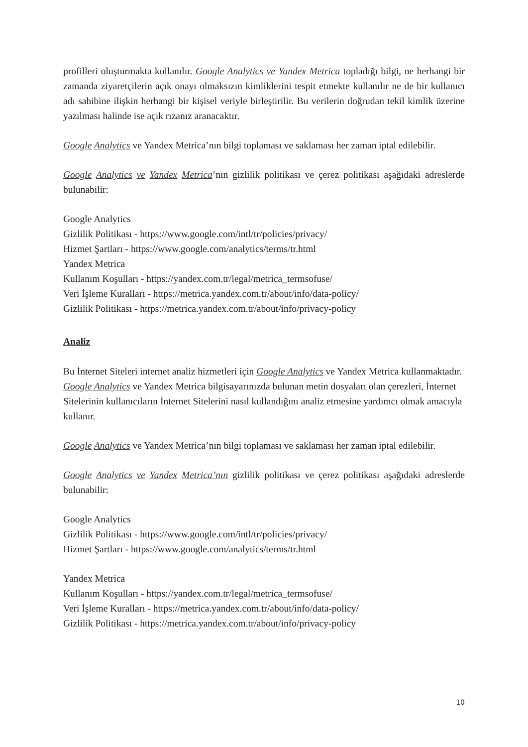profilleri oluşturmakta kullanılır. Google Analytics ve Yandex Metrica topladığı bilgi, ne herhangi bir zamanda ziyaretçilerin açık onayı olmaksızın kimliklerini tespit etmekte kullanılır ne de bir kullanıcı adı sahibine ilişkin herhangi bir kişisel veriyle birleştirilir. Bu verilerin doğrudan tekil kimlik üzerine yazılması halinde ise açık rızanız aranacaktır.
Google Analytics ve Yandex Metrica’nın bilgi toplaması ve saklaması her zaman iptal edilebilir.
Google Analytics ve Yandex Metrica’nın gizlilik politikası ve çerez politikası aşağıdaki adreslerde bulunabilir:
Google Analytics
Gizlilik Politikası - https://www.google.com/intl/tr/policies/privacy/
Hizmet Şartları - https://www.google.com/analytics/terms/tr.html
Yandex Metrica
Kullanım Koşulları - https://yandex.com.tr/legal/metrica_termsofuse/
Veri İşleme Kuralları - https://metrica.yandex.com.tr/about/info/data-policy/
Gizlilik Politikası - https://metrica.yandex.com.tr/about/info/privacy-policy
Analiz
Bu İnternet Siteleri internet analiz hizmetleri için Google Analytics ve Yandex Metrica kullanmaktadır. Google Analytics ve Yandex Metrica bilgisayarınızda bulunan metin dosyaları olan çerezleri, İnternet Sitelerinin kullanıcıların İnternet Sitelerini nasıl kullandığını analiz etmesine yardımcı olmak amacıyla kullanır.
Google Analytics ve Yandex Metrica’nın bilgi toplaması ve saklaması her zaman iptal edilebilir.
Google Analytics ve Yandex Metrica’nın gizlilik politikası ve çerez politikası aşağıdaki adreslerde bulunabilir:
Google Analytics
Gizlilik Politikası - https://www.google.com/intl/tr/policies/privacy/
Hizmet Şartları - https://www.google.com/analytics/terms/tr.html
Yandex Metrica
Kullanım Koşulları - https://yandex.com.tr/legal/metrica_termsofuse/
Veri İşleme Kuralları - https://metrica.yandex.com.tr/about/info/data-policy/
Gizlilik Politikası - https://metrica.yandex.com.tr/about/info/privacy-policy
10